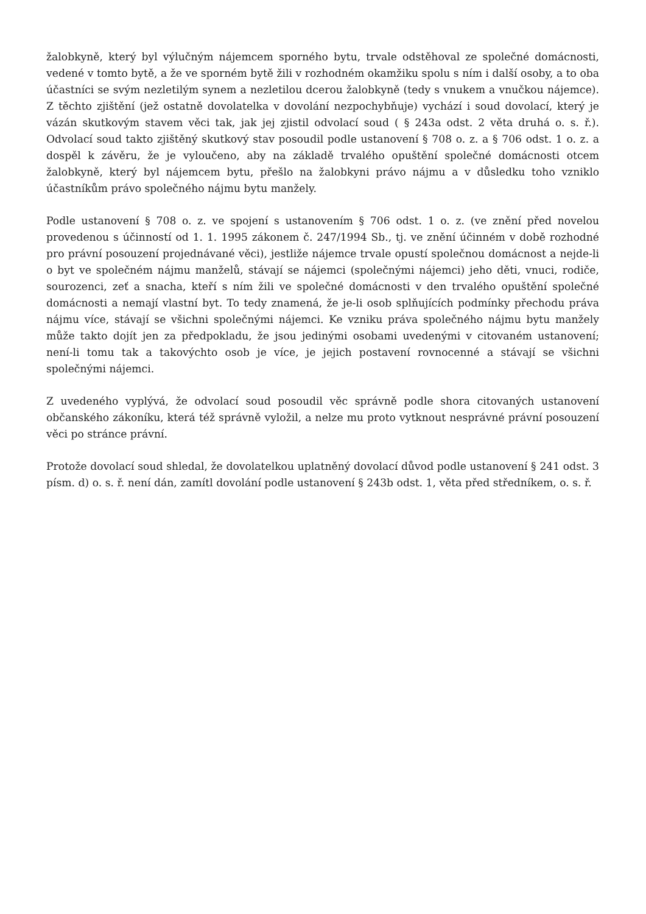žalobkyně, který byl výlučným nájemcem sporného bytu, trvale odstěhoval ze společné domácnosti, vedené v tomto bytě, a že ve sporném bytě žili v rozhodném okamžiku spolu s ním i další osoby, a to oba účastníci se svým nezletilým synem a nezletilou dcerou žalobkyně (tedy s vnukem a vnučkou nájemce). Z těchto zjištění (jež ostatně dovolatelka v dovolání nezpochybňuje) vychází i soud dovolací, který je vázán skutkovým stavem věci tak, jak jej zjistil odvolací soud ( § 243a odst. 2 věta druhá o. s. ř.). Odvolací soud takto zjištěný skutkový stav posoudil podle ustanovení § 708 o. z. a § 706 odst. 1 o. z. a dospěl k závěru, že je vyloučeno, aby na základě trvalého opuštění společné domácnosti otcem žalobkyně, který byl nájemcem bytu, přešlo na žalobkyni právo nájmu a v důsledku toho vzniklo účastníkům právo společného nájmu bytu manžely.
Podle ustanovení § 708 o. z. ve spojení s ustanovením § 706 odst. 1 o. z. (ve znění před novelou provedenou s účinností od 1. 1. 1995 zákonem č. 247/1994 Sb., tj. ve znění účinném v době rozhodné pro právní posouzení projednávané věci), jestliže nájemce trvale opustí společnou domácnost a nejde-li o byt ve společném nájmu manželů, stávají se nájemci (společnými nájemci) jeho děti, vnuci, rodiče, sourozenci, zeť a snacha, kteří s ním žili ve společné domácnosti v den trvalého opuštění společné domácnosti a nemají vlastní byt. To tedy znamená, že je-li osob splňujících podmínky přechodu práva nájmu více, stávají se všichni společnými nájemci. Ke vzniku práva společného nájmu bytu manžely může takto dojít jen za předpokladu, že jsou jedinými osobami uvedenými v citovaném ustanovení; není-li tomu tak a takovýchto osob je více, je jejich postavení rovnocenné a stávají se všichni společnými nájemci.
Z uvedeného vyplývá, že odvolací soud posoudil věc správně podle shora citovaných ustanovení občanského zákoníku, která též správně vyložil, a nelze mu proto vytknout nesprávné právní posouzení věci po stránce právní.
Protože dovolací soud shledal, že dovolatelkou uplatněný dovolací důvod podle ustanovení § 241 odst. 3 písm. d) o. s. ř. není dán, zamítl dovolání podle ustanovení § 243b odst. 1, věta před středníkem, o. s. ř.